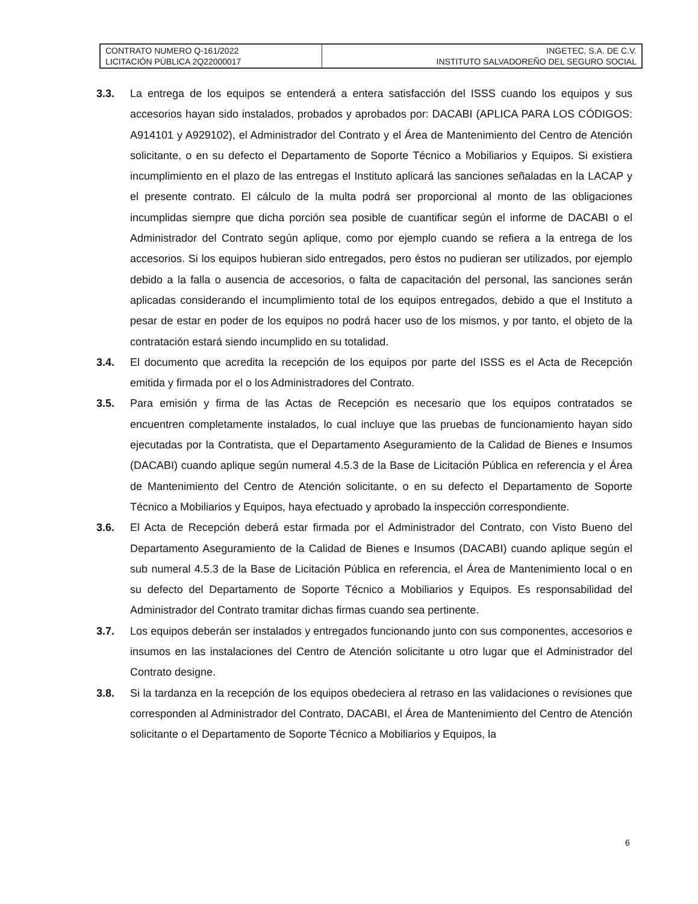| CONTRATO NUMERO Q-161/2022 LICITACIÓN PÚBLICA 2Q22000017 | INGETEC, S.A. DE C.V. INSTITUTO SALVADOREÑO DEL SEGURO SOCIAL |
3.3. La entrega de los equipos se entenderá a entera satisfacción del ISSS cuando los equipos y sus accesorios hayan sido instalados, probados y aprobados por: DACABI (APLICA PARA LOS CÓDIGOS: A914101 y A929102), el Administrador del Contrato y el Área de Mantenimiento del Centro de Atención solicitante, o en su defecto el Departamento de Soporte Técnico a Mobiliarios y Equipos. Si existiera incumplimiento en el plazo de las entregas el Instituto aplicará las sanciones señaladas en la LACAP y el presente contrato. El cálculo de la multa podrá ser proporcional al monto de las obligaciones incumplidas siempre que dicha porción sea posible de cuantificar según el informe de DACABI o el Administrador del Contrato según aplique, como por ejemplo cuando se refiera a la entrega de los accesorios. Si los equipos hubieran sido entregados, pero éstos no pudieran ser utilizados, por ejemplo debido a la falla o ausencia de accesorios, o falta de capacitación del personal, las sanciones serán aplicadas considerando el incumplimiento total de los equipos entregados, debido a que el Instituto a pesar de estar en poder de los equipos no podrá hacer uso de los mismos, y por tanto, el objeto de la contratación estará siendo incumplido en su totalidad.
3.4. El documento que acredita la recepción de los equipos por parte del ISSS es el Acta de Recepción emitida y firmada por el o los Administradores del Contrato.
3.5. Para emisión y firma de las Actas de Recepción es necesario que los equipos contratados se encuentren completamente instalados, lo cual incluye que las pruebas de funcionamiento hayan sido ejecutadas por la Contratista, que el Departamento Aseguramiento de la Calidad de Bienes e Insumos (DACABI) cuando aplique según numeral 4.5.3 de la Base de Licitación Pública en referencia y el Área de Mantenimiento del Centro de Atención solicitante, o en su defecto el Departamento de Soporte Técnico a Mobiliarios y Equipos, haya efectuado y aprobado la inspección correspondiente.
3.6. El Acta de Recepción deberá estar firmada por el Administrador del Contrato, con Visto Bueno del Departamento Aseguramiento de la Calidad de Bienes e Insumos (DACABI) cuando aplique según el sub numeral 4.5.3 de la Base de Licitación Pública en referencia, el Área de Mantenimiento local o en su defecto del Departamento de Soporte Técnico a Mobiliarios y Equipos. Es responsabilidad del Administrador del Contrato tramitar dichas firmas cuando sea pertinente.
3.7. Los equipos deberán ser instalados y entregados funcionando junto con sus componentes, accesorios e insumos en las instalaciones del Centro de Atención solicitante u otro lugar que el Administrador del Contrato designe.
3.8. Si la tardanza en la recepción de los equipos obedeciera al retraso en las validaciones o revisiones que corresponden al Administrador del Contrato, DACABI, el Área de Mantenimiento del Centro de Atención solicitante o el Departamento de Soporte Técnico a Mobiliarios y Equipos, la
6